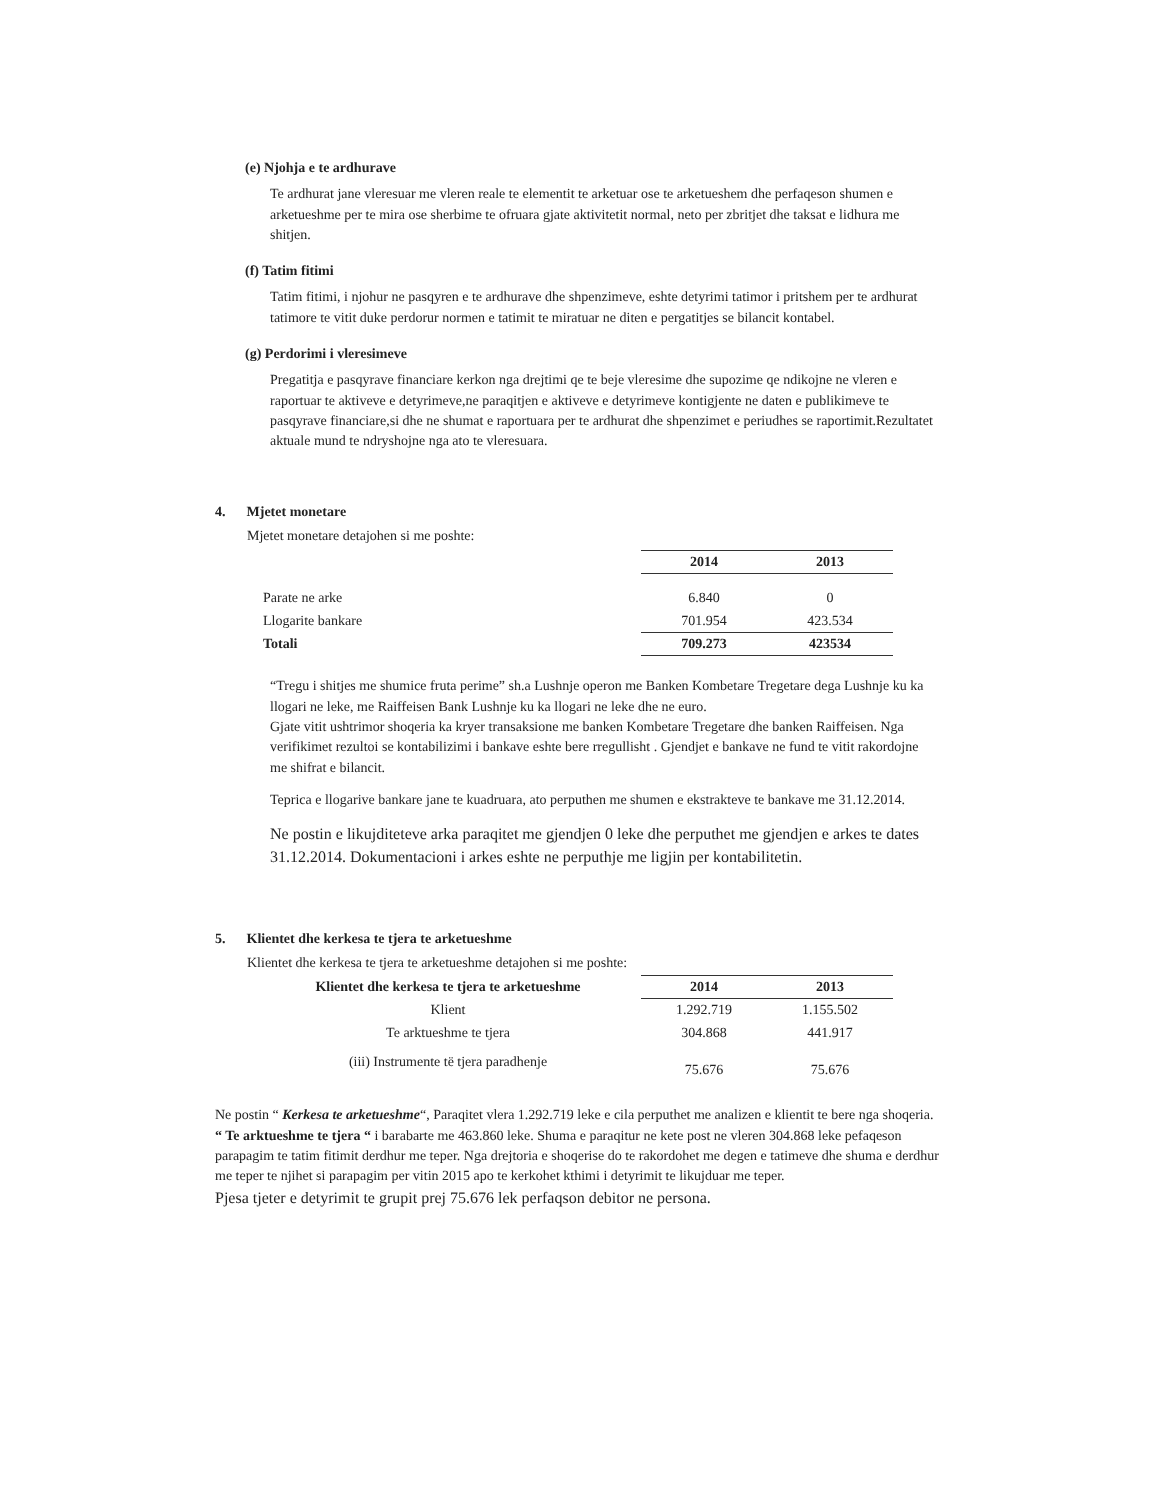(e) Njohja e te ardhurave
Te ardhurat jane vleresuar me vleren reale te elementit te arketuar ose te arketueshem dhe perfaqeson shumen e arketueshme per te mira ose sherbime te ofruara gjate aktivitetit normal, neto per zbritjet dhe taksat e lidhura me shitjen.
(f) Tatim fitimi
Tatim fitimi, i njohur ne pasqyren e te ardhurave dhe shpenzimeve, eshte detyrimi tatimor i pritshem per te ardhurat tatimore te vitit duke perdorur normen e tatimit te miratuar ne diten e pergatitjes se bilancit kontabel.
(g) Perdorimi i vleresimeve
Pregatitja e pasqyrave financiare kerkon nga drejtimi qe te beje vleresime dhe supozime qe ndikojne ne vleren e raportuar te aktiveve e detyrimeve,ne paraqitjen e aktiveve e detyrimeve kontigjente ne daten e publikimeve te pasqyrave financiare,si dhe ne shumat e raportuara per te ardhurat dhe shpenzimet e periudhes se raportimit.Rezultatet aktuale mund te ndryshojne nga ato te vleresuara.
4. Mjetet monetare
Mjetet monetare detajohen si me poshte:
| | 2014 | 2013 |
| Parate ne arke | 6.840 | 0 |
| Llogarite bankare | 701.954 | 423.534 |
| Totali | 709.273 | 423534 |
“Tregu i shitjes me shumice fruta perime” sh.a Lushnje operon me Banken Kombetare Tregetare dega Lushnje ku ka llogari ne leke, me Raiffeisen Bank Lushnje ku ka llogari ne leke dhe ne euro.
Gjate vitit ushtrimor shoqeria ka kryer transaksione me banken Kombetare Tregetare dhe banken Raiffeisen. Nga verifikimet rezultoi se kontabilizimi i bankave eshte bere rregullisht . Gjendjet e bankave ne fund te vitit rakordojne me shifrat e bilancit.
Teprica e llogarive bankare jane te kuadruara, ato perputhen me shumen e ekstrakteve te bankave me 31.12.2014.
Ne postin e likujditeteve arka paraqitet me gjendjen 0 leke dhe perputhet me gjendjen e arkes te dates 31.12.2014. Dokumentacioni i arkes eshte ne perputhje me ligjin per kontabilitetin.
5. Klientet dhe kerkesa te tjera te arketueshme
Klientet dhe kerkesa te tjera te arketueshme detajohen si me poshte:
| Klientet dhe kerkesa te tjera te arketueshme | 2014 | 2013 |
| --- | --- | --- |
| Klient | 1.292.719 | 1.155.502 |
| Te arktueshme te tjera | 304.868 | 441.917 |
| (iii) Instrumente të tjera paradhenje | 75.676 | 75.676 |
Ne postin “ Kerkesa te arketueshme“, Paraqitet vlera 1.292.719 leke e cila perputhet me analizen e klientit te bere nga shoqeria.
“ Te arktueshme te tjera “ i barabarte me 463.860 leke. Shuma e paraqitur ne kete post ne vleren 304.868 leke pefaqeson parapagim te tatim fitimit derdhur me teper. Nga drejtoria e shoqerise do te rakordohet me degen e tatimeve dhe shuma e derdhur me teper te njihet si parapagim per vitin 2015 apo te kerkohet kthimi i detyrimit te likujduar me teper.
Pjesa tjeter e detyrimit te grupit prej 75.676 lek perfaqson debitor ne persona.